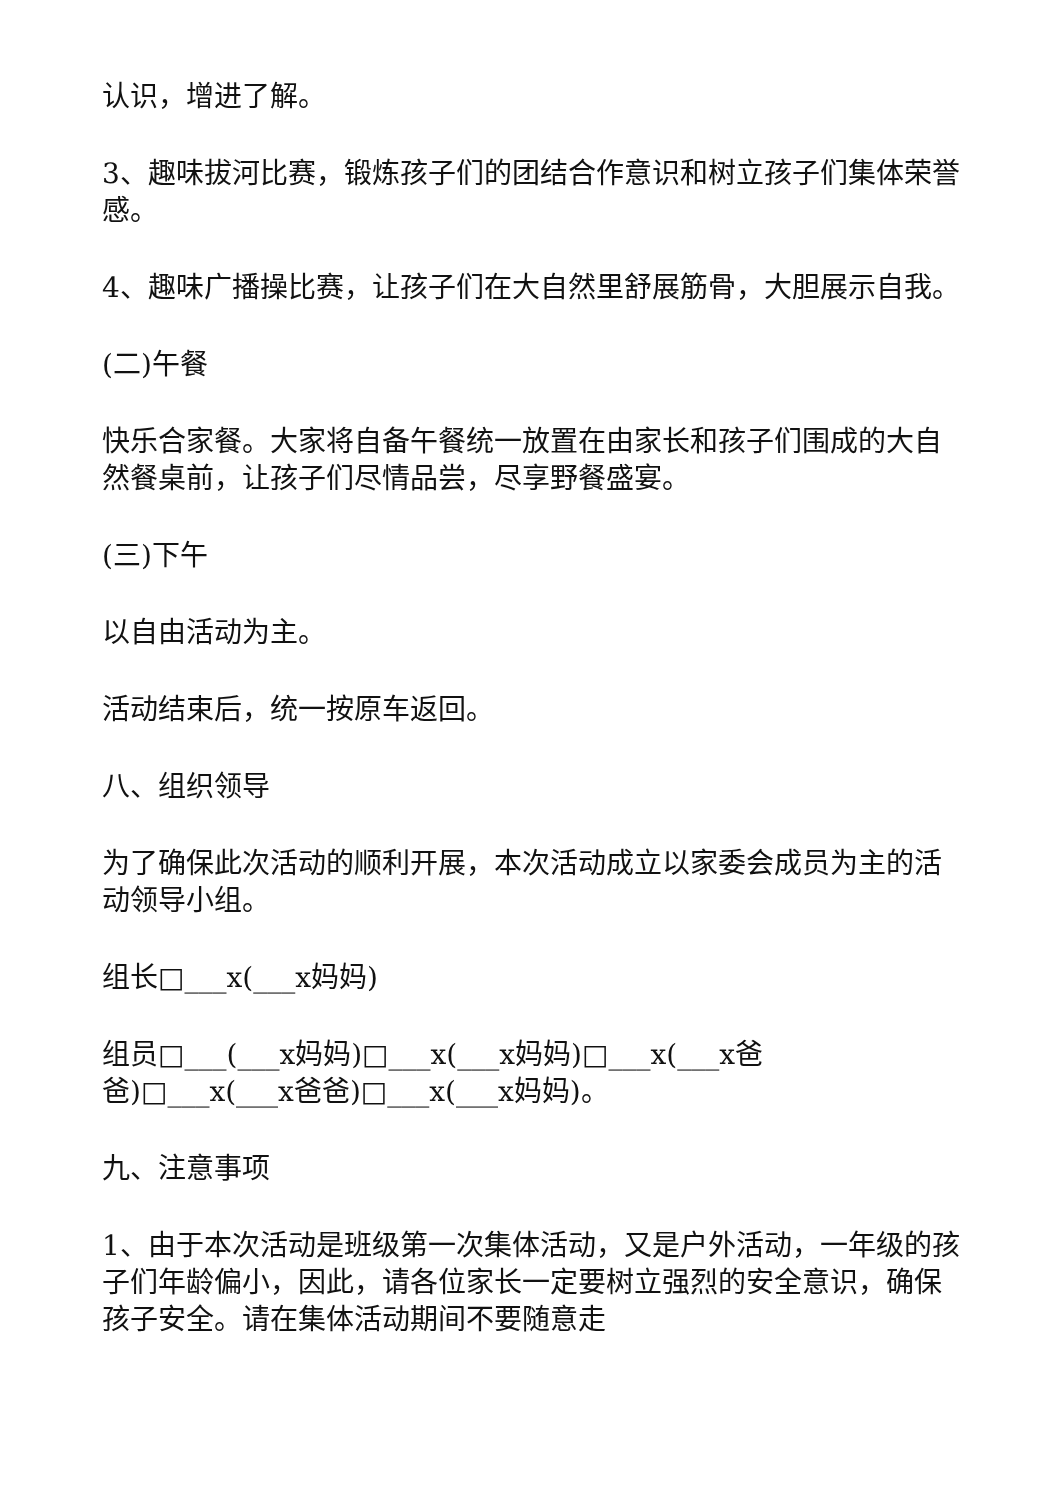认识，增进了解。
3、趣味拔河比赛，锻炼孩子们的团结合作意识和树立孩子们集体荣誉感。
4、趣味广播操比赛，让孩子们在大自然里舒展筋骨，大胆展示自我。
(二)午餐
快乐合家餐。大家将自备午餐统一放置在由家长和孩子们围成的大自然餐桌前，让孩子们尽情品尝，尽享野餐盛宴。
(三)下午
以自由活动为主。
活动结束后，统一按原车返回。
八、组织领导
为了确保此次活动的顺利开展，本次活动成立以家委会成员为主的活动领导小组。
组长□___x(___x妈妈)
组员□___(___x妈妈)□___x(___x妈妈)□___x(___x爸
爸)□___x(___x爸爸)□___x(___x妈妈)。
九、注意事项
1、由于本次活动是班级第一次集体活动，又是户外活动，一年级的孩子们年龄偏小，因此，请各位家长一定要树立强烈的安全意识，确保孩子安全。请在集体活动期间不要随意走